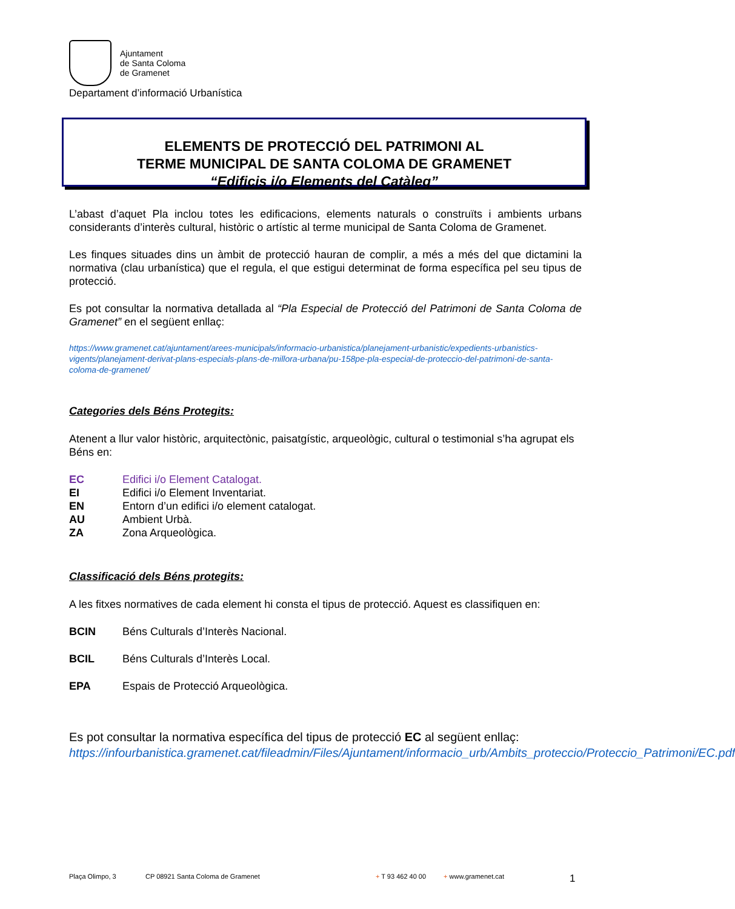Ajuntament
de Santa Coloma
de Gramenet
Departament d’informació Urbanística
ELEMENTS DE PROTECCIÓ DEL PATRIMONI AL
TERME MUNICIPAL DE SANTA COLOMA DE GRAMENET
“Edificis i/o Elements del Catàleg”
L’abast d’aquet Pla inclou totes les edificacions, elements naturals o construïts i ambients urbans considerants d’interès cultural, històric o artístic al terme municipal de Santa Coloma de Gramenet.
Les finques situades dins un àmbit de protecció hauran de complir, a més a més del que dictamini la normativa (clau urbanística) que el regula, el que estigui determinat de forma específica pel seu tipus de protecció.
Es pot consultar la normativa detallada al “Pla Especial de Protecció del Patrimoni de Santa Coloma de Gramenet” en el següent enllaç:
https://www.gramenet.cat/ajuntament/arees-municipals/informacio-urbanistica/planejament-urbanistic/expedients-urbanistics-vigents/planejament-derivat-plans-especials-plans-de-millora-urbana/pu-158pe-pla-especial-de-proteccio-del-patrimoni-de-santa-coloma-de-gramenet/
Categories dels Béns Protegits:
Atenent a llur valor històric, arquitectònic, paisatgístic, arqueològic, cultural o testimonial s’ha agrupat els Béns en:
EC Edifici i/o Element Catalogat.
EI Edifici i/o Element Inventariat.
EN Entorn d’un edifici i/o element catalogat.
AU Ambient Urbà.
ZA Zona Arqueològica.
Classificació dels Béns protegits:
A les fitxes normatives de cada element hi consta el tipus de protecció. Aquest es classifiquen en:
BCIN Béns Culturals d’Interès Nacional.
BCIL Béns Culturals d’Interès Local.
EPA Espais de Protecció Arqueològica.
Es pot consultar la normativa específica del tipus de protecció EC al següent enllaç:
https://infourbanistica.gramenet.cat/fileadmin/Files/Ajuntament/informacio_urb/Ambits_proteccio/Proteccio_Patrimoni/EC.pdf
Plaça Olimpo, 3 CP 08921 Santa Coloma de Gramenet + T 93 462 40 00 + www.gramenet.cat 1